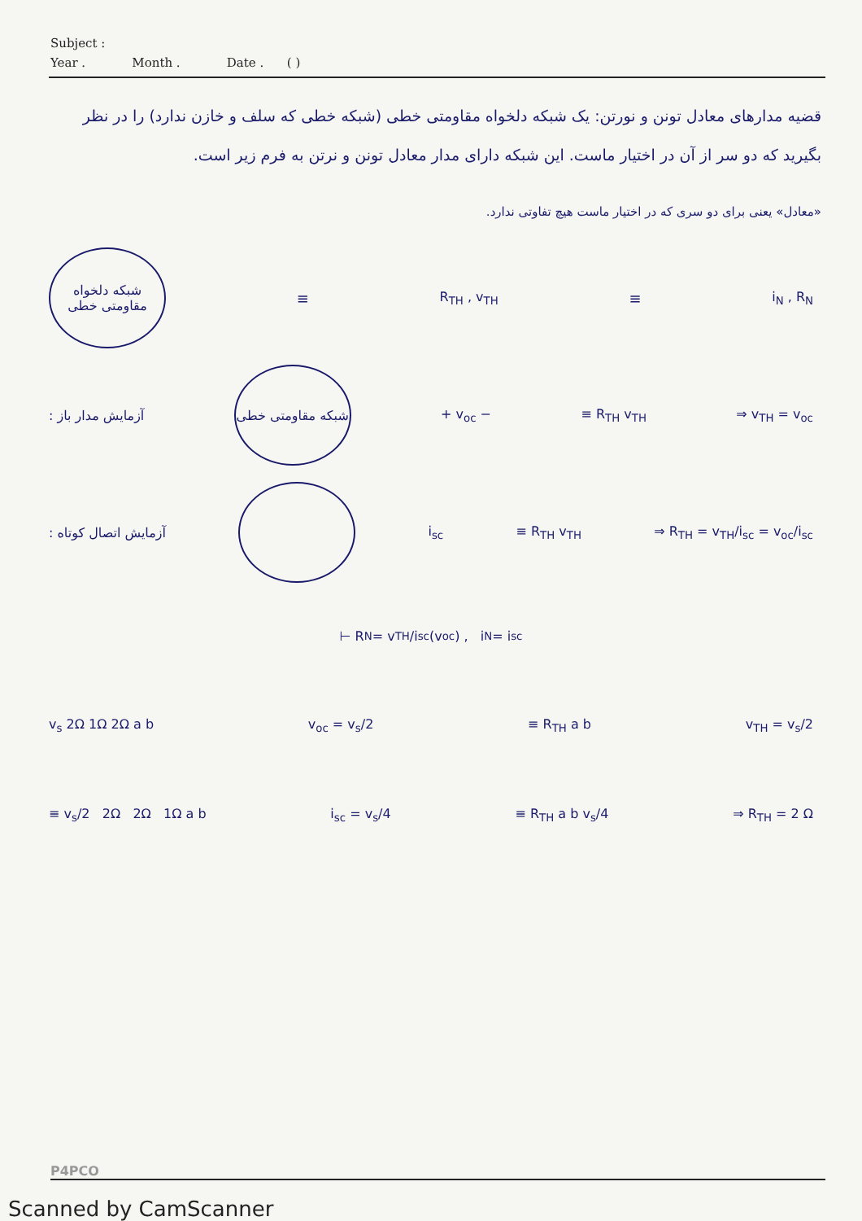Subject :
Year . Month . Date . ( )
قضیه مدارهای معادل تونن و نورتن: یک شبکه دلخواه مقاومتی خطی (شبکه خطی که سلف و خازن ندارد) را در نظر بگیرید که دو سر از آن در اختیار ماست. این شبکه دارای مدار معادل تونن و نرتن به فرم زیر است.
«معادل» یعنی برای دو سری که در اختیار ماست هیچ تفاوتی ندارد.
شبکه دلخواه مقاومتی خطی
≡ R<sub>TH</sub> , v<sub>TH</sub> ≡ i<sub>N</sub> , R<sub>N</sub>
آزمایش مدار باز :
شبکه مقاومتی خطی
+ v<sub>oc</sub> − ≡ R<sub>TH</sub> v<sub>TH</sub> ⇒ v<sub>TH</sub> = v<sub>oc</sub>
آزمایش اتصال کوتاه : i<sub>sc</sub> ≡ R<sub>TH</sub> v<sub>TH</sub> ⇒ R<sub>TH</sub> = v<sub>TH</sub>/i<sub>sc</sub> = v<sub>oc</sub>/i<sub>sc</sub>
⊢ R<sub>N</sub> = v<sub>TH</sub>/i<sub>sc</sub> (v<sub>oc</sub>) , i<sub>N</sub> = i<sub>sc</sub>
v<sub>s</sub> 2Ω 1Ω 2Ω a b v<sub>oc</sub> = v<sub>s</sub>/2 ≡ R<sub>TH</sub> a b v<sub>TH</sub> = v<sub>s</sub>/2
≡ v<sub>s</sub>/2 2Ω 2Ω 1Ω a b i<sub>sc</sub> = v<sub>s</sub>/4 ≡ R<sub>TH</sub> a b v<sub>s</sub>/4 ⇒ R<sub>TH</sub> = 2 Ω
P4PCO
Scanned by CamScanner